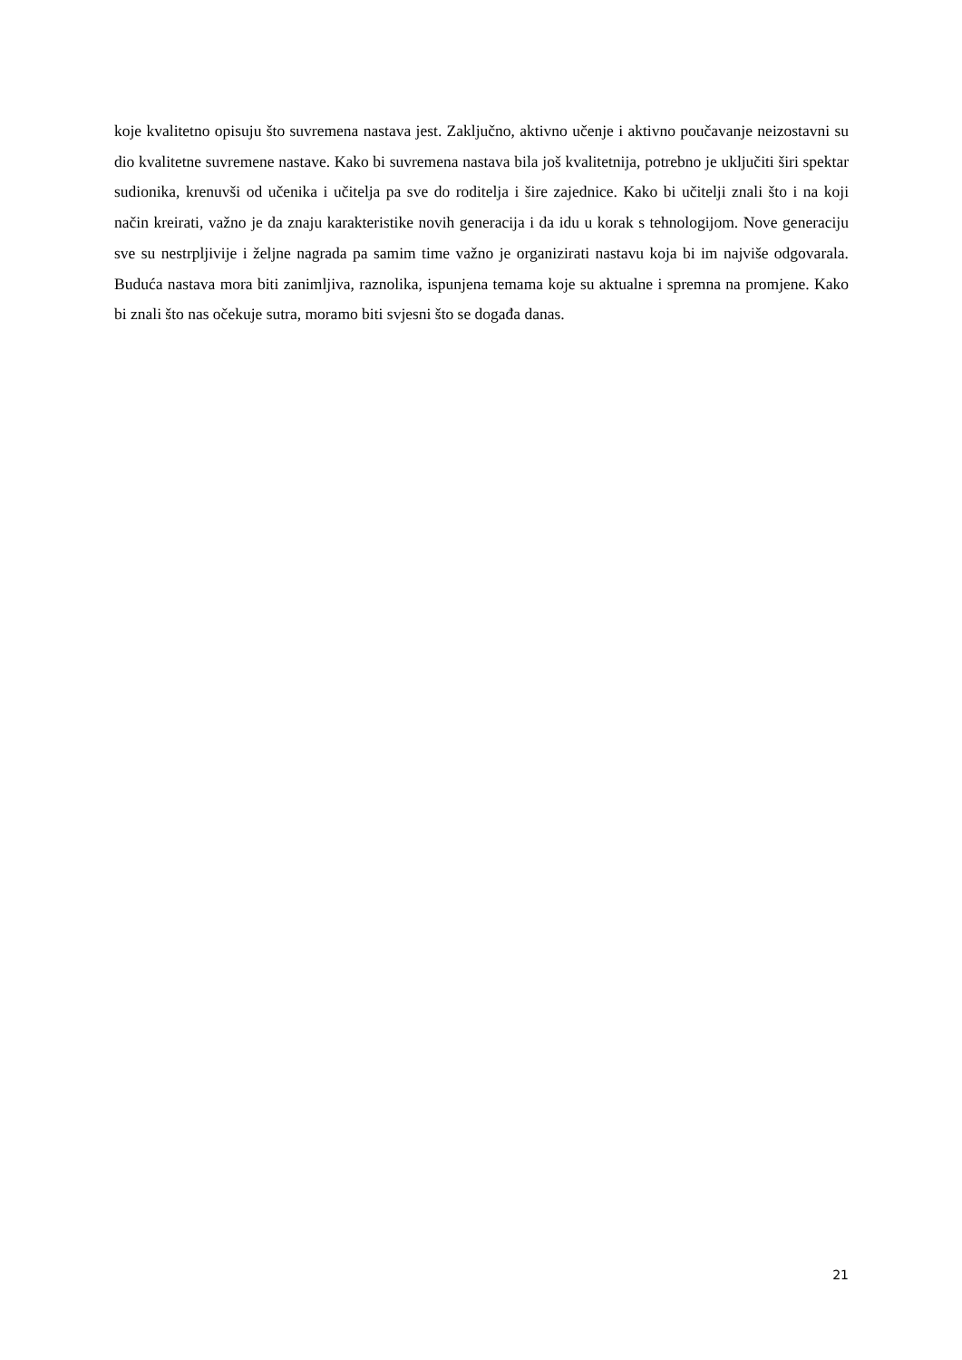koje kvalitetno opisuju što suvremena nastava jest. Zaključno, aktivno učenje i aktivno poučavanje neizostavni su dio kvalitetne suvremene nastave. Kako bi suvremena nastava bila još kvalitetnija, potrebno je uključiti širi spektar sudionika, krenuvši od učenika i učitelja pa sve do roditelja i šire zajednice. Kako bi učitelji znali što i na koji način kreirati, važno je da znaju karakteristike novih generacija i da idu u korak s tehnologijom. Nove generaciju sve su nestrpljivije i željne nagrada pa samim time važno je organizirati nastavu koja bi im najviše odgovarala. Buduća nastava mora biti zanimljiva, raznolika, ispunjena temama koje su aktualne i spremna na promjene. Kako bi znali što nas očekuje sutra, moramo biti svjesni što se događa danas.
21